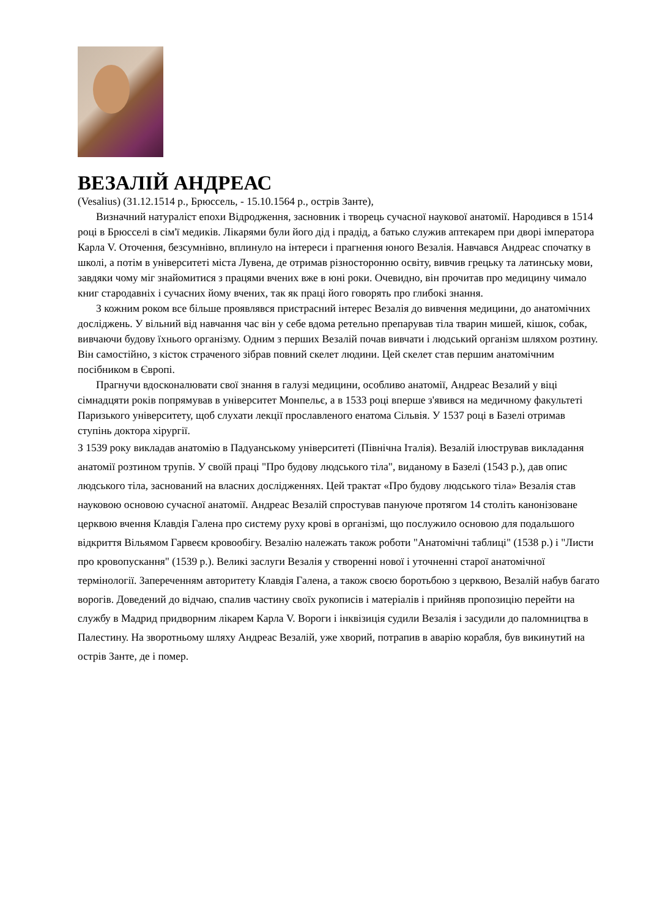ВЕЗАЛІЙ АНДРЕАС
(Vesalius) (31.12.1514 р., Брюссель, - 15.10.1564 р., острів Занте),
Визначний натураліст епохи Відродження, засновник і творець сучасної наукової анатомії. Народився в 1514 році в Брюсселі в сім'ї медиків. Лікарями були його дід і прадід, а батько служив аптекарем при дворі імператора Карла V. Оточення, безсумнівно, вплинуло на інтереси і прагнення юного Везалія. Навчався Андреас спочатку в школі, а потім в університеті міста Лувена, де отримав різносторонню освіту, вивчив грецьку та латинську мови, завдяки чому міг знайомитися з працями вчених вже в юні роки. Очевидно, він прочитав про медицину чимало книг стародавніх і сучасних йому вчених, так як праці його говорять про глибокі знання.
З кожним роком все більше проявлявся пристрасний інтерес Везалія до вивчення медицини, до анатомічних досліджень. У вільний від навчання час він у себе вдома ретельно препарував тіла тварин мишей, кішок, собак, вивчаючи будову їхнього організму. Одним з перших Везалій почав вивчати і людський організм шляхом розтину. Він самостійно, з кісток страченого зібрав повний скелет людини. Цей скелет став першим анатомічним посібником в Європі.
Прагнучи вдосконалювати свої знання в галузі медицини, особливо анатомії, Андреас Везалий у віці сімнадцяти років попрямував в університет Монпельє, а в 1533 році вперше з'явився на медичному факультеті Паризького університету, щоб слухати лекції прославленого енатома Сільвія. У 1537 році в Базелі отримав ступінь доктора хірургії.
З 1539 року викладав анатомію в Падуанському університеті (Північна Італія). Везалій ілюстрував викладання анатомії розтином трупів. У своїй праці "Про будову людського тіла", виданому в Базелі (1543 р.), дав опис людського тіла, заснований на власних дослідженнях. Цей трактат «Про будову людського тіла» Везалія став науковою основою сучасної анатомії. Андреас Везалій спростував пануюче протягом 14 століть канонізоване церквою вчення Клавдія Галена про систему руху крові в організмі, що послужило основою для подальшого відкриття Вільямом Гарвеєм кровообігу. Везалію належать також роботи "Анатомічні таблиці" (1538 р.) і "Листи про кровопускання" (1539 р.). Великі заслуги Везалія у створенні нової і уточненні старої анатомічної термінології. Запереченням авторитету Клавдія Галена, а також своєю боротьбою з церквою, Везалій набув багато ворогів. Доведений до відчаю, спалив частину своїх рукописів і матеріалів і прийняв пропозицію перейти на службу в Мадрид придворним лікарем Карла V. Вороги і інквізиція судили Везалія і засудили до паломництва в Палестину. На зворотньому шляху Андреас Везалій, уже хворий, потрапив в аварію корабля, був викинутий на острів Занте, де і помер.